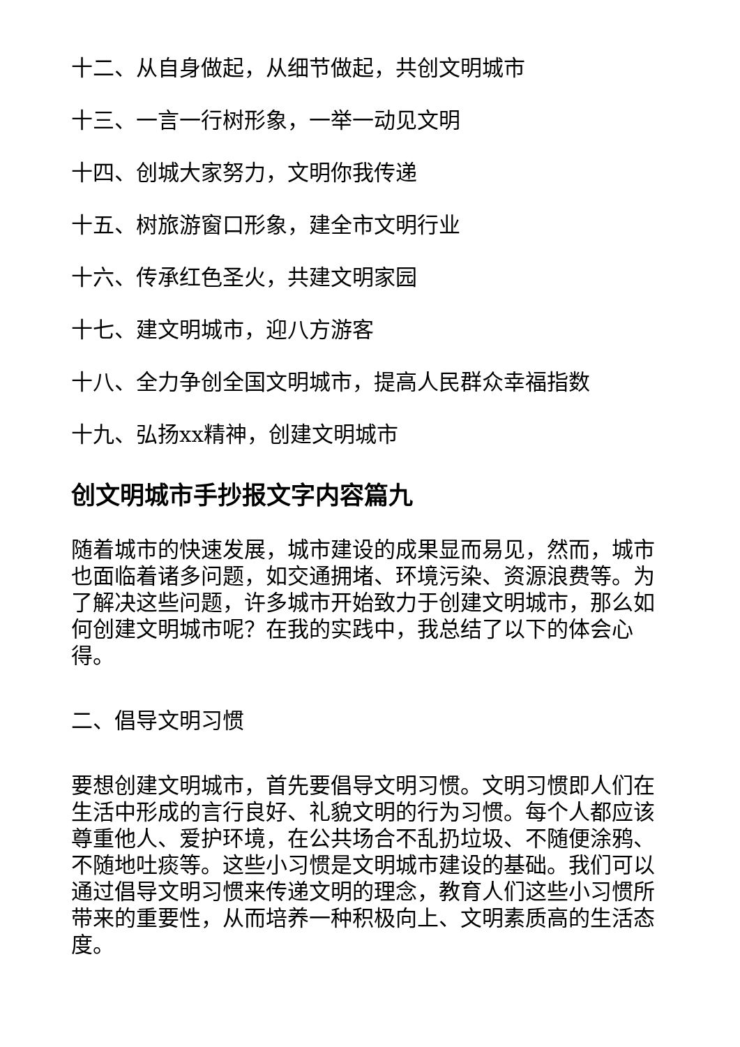十二、从自身做起，从细节做起，共创文明城市
十三、一言一行树形象，一举一动见文明
十四、创城大家努力，文明你我传递
十五、树旅游窗口形象，建全市文明行业
十六、传承红色圣火，共建文明家园
十七、建文明城市，迎八方游客
十八、全力争创全国文明城市，提高人民群众幸福指数
十九、弘扬xx精神，创建文明城市
创文明城市手抄报文字内容篇九
随着城市的快速发展，城市建设的成果显而易见，然而，城市也面临着诸多问题，如交通拥堵、环境污染、资源浪费等。为了解决这些问题，许多城市开始致力于创建文明城市，那么如何创建文明城市呢？在我的实践中，我总结了以下的体会心得。
二、倡导文明习惯
要想创建文明城市，首先要倡导文明习惯。文明习惯即人们在生活中形成的言行良好、礼貌文明的行为习惯。每个人都应该尊重他人、爱护环境，在公共场合不乱扔垃圾、不随便涂鸦、不随地吐痰等。这些小习惯是文明城市建设的基础。我们可以通过倡导文明习惯来传递文明的理念，教育人们这些小习惯所带来的重要性，从而培养一种积极向上、文明素质高的生活态度。